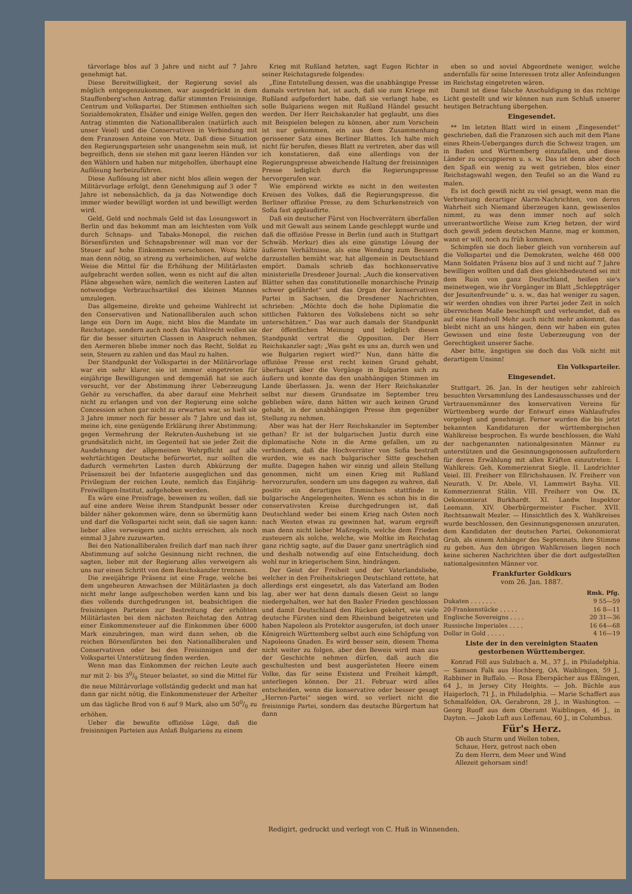tärvorlage blos auf 3 Jahre und nicht auf 7 Jahre genehmigt hat.
Diese Bereitwilligkeit, der Regierung soviel als möglich entgegenzukommen, war ausgedrückt in dem Stauffenberg'schen Antrag, dafür stimmten Freisinnige, Centrum und Volkspartei. Der Stimmen enthielten sich Sozialdemokraten, Elsäßer und einige Welfen, gegen den Antrag stimmten die Nationalliberalen (natürlich auch unser Veiel) und die Conservativen in Verbindung mit dem Franzosen Antoine von Metz. Daß diese Situation den Regierungsparteien sehr unangenehm sein muß, ist begreiflich, denn sie stehen mit ganz leeren Händen vor den Wählern und haben nur mitgeholfen, überhaupt eine Auflösung herbeizuführen.
Diese Auflösung ist aber nicht blos allein wegen der Militärvorlage erfolgt, denn Genehmigung auf 3 oder 7 Jahre ist nebensächlich, da ja das Notwendige doch immer wieder bewilligt worden ist und bewilligt werden wird.
Geld, Geld und nochmals Geld ist das Losungswort in Berlin und das bekommt man am leichtesten vom Volk durch Schnaps- und Tabaks-Monopol, die reichen Börsenfürsten und Schnapsbrenner will man vor der Steuer auf hohe Einkommen verschonen. Wozu hätte man denn nötig, so streng zu verheimlichen, auf welche Weise die Mittel für die Erhöhung der Militärlasten aufgebracht werden sollen, wenn es nicht auf die alten Pläne abgesehen wäre, nemlich die weiteren Lasten auf notwendige Verbrauchsartikel des kleinen Mannes umzulegen.
Das allgemeine, direkte und geheime Wahlrecht ist den Conservativen und Nationalliberalen auch schon lange ein Dorn im Auge, nicht blos die Mandate im Reichstage, sondern auch noch das Wahlrecht wollen sie für die besser situirten Classen in Anspruch nehmen, den Aermeren bliebe immer noch das Recht, Soldat zu sein, Steuern zu zahlen und das Maul zu halten.
Der Standpunkt der Volkspartei in der Militärvorlage war ein sehr klarer, sie ist immer eingetreten für einjährige Bewilligungen und demgemäß hat sie auch versucht, vor der Abstimmung ihrer Ueberzeugung Gehör zu verschaffen, da aber darauf eine Mehrheit nicht zu erlangen und von der Regierung eine solche Concession schon gar nicht zu erwarten war, so hielt sie 3 Jahre immer noch für besser als 7 Jahre und das ist, meine ich, eine genügende Erklärung ihrer Abstimmung; gegen Vermehrung der Rekruten-Aushebung ist sie grundsätzlich nicht, im Gegenteil hat sie jeder Zeit die Ausdehnung der allgemeinen Wehrpflicht auf alle wehrtüchtigen Deutsche befürwortet, nur sollten die dadurch vermehrten Lasten durch Abkürzung der Präsenszeit bei der Infanterie ausgeglichen und das Privilegium der reichen Leute, nemlich das Einjährig-Freiwilligen-Institut, aufgehoben werden.
Es wäre eine Preisfrage, beweisen zu wollen, daß sie auf eine andere Weise ihrem Standpunkt besser oder bälder näher gekommen wäre, denn so übermütig kann und darf die Volkspartei nicht sein, daß sie sagen kann: lieber alles verweigern und nichts erreichen, als noch einmal 3 Jahre zuzuwarten.
Bei den Nationalliberalen freilich darf man nach ihrer Abstimmung auf solche Gesinnung nicht rechnen, die sagten, lieber mit der Regierung alles verweigern als uns nur einen Schritt von dem Reichskanzler trennen.
Die zweijährige Präsenz ist eine Frage, welche bei dem ungeheuren Anwachsen der Militärlasten ja doch nicht mehr lange aufgeschoben werden kann und bis dies vollends durchgedrungen ist, beabsichtigen die freisinnigen Parteien zur Bestreitung der erhöhten Militärlasten bei dem nächsten Reichstag den Antrag einer Einkommensteuer auf die Einkommen über 6000 Mark einzubringen, man wird dann sehen, ob die reichen Börsenfürsten bei den Nationalliberalen und Conservativen oder bei den Freisinnigen und der Volkspartei Unterstützung finden werden.
Wenn man das Einkommen der reichen Leute auch nur mit 2- bis 30/0 Steuer belastet, so sind die Mittel für die neue Militärvorlage vollständig gedeckt und man hat dann gar nicht nötig, die Einkommensteuer der Arbeiter um das tägliche Brod von 6 auf 9 Mark, also um 500/0 zu erhöhen.
Ueber die bewußte offiziöse Lüge, daß die freisinnigen Parteien aus Anlaß Bulgariens zu einem
Krieg mit Rußland hetzten, sagt Eugen Richter in seiner Reichstagsrede folgendes:
„Eine Entstellung dessen, was die unabhängige Presse damals vertreten hat, ist auch, daß sie zum Kriege mit Rußland aufgefordert habe, daß sie verlangt habe, es solle Bulgariens wegen mit Rußland Händel gesucht werden. Der Herr Reichskanzler hat geglaubt, uns dies mit Beispielen belegen zu können, aber zum Vorschein ist nur gekommen, ein aus dem Zusammenhang gerissener Satz eines Berliner Blattes. Ich halte mich nicht für berufen, dieses Blatt zu vertreten, aber das will ich konstatieren, daß eine allerdings von der Regierungspresse abweichende Haltung der freisinnigen Presse lediglich durch die Regierungspresse hervorgerufen war.
Wie empörend wirkte es nicht in den weitesten Kreisen des Volkes, daß die Regierungspresse, die Berliner offiziöse Presse, zu dem Schurkenstreich von Sofia fast applaudirte.
Daß ein deutscher Fürst von Hochverrätern überfallen und mit Gewalt aus seinem Lande geschleppt wurde und daß die offiziöse Presse in Berlin (und auch in Stuttgart Schwäb. Merkur) dies als eine günstige Lösung der äußeren Verhältnisse, als eine Wendung zum Bessern darzustellen bemüht war, hat allgemein in Deutschland empört. Damals schrieb das hochkonservative ministerielle Dresdener Journal: „Auch die konservativen Blätter sehen das constitutionelle monarchische Prinzip schwer gefährdet“ und das Organ der konservativen Partei in Sachsen, die Dresdener Nachrichten, schrieben: „Möchte doch die hohe Diplomatie die sittlichen Faktoren des Volkslebens nicht so sehr unterschätzen.“ Das war auch damals der Standpunkt der öffentlichen Meinung und lediglich diesen Standpunkt vertrat die Opposition. Der Herr Reichskanzler sagt: „Was geht es uns an, durch wen und wie Bulgarien regiert wird?“ Nun, dann hätte die offiziöse Presse erst recht keinen Grund gehabt, überhaupt über die Vorgänge in Bulgarien sich zu äußern und konnte das den unabhängigen Stimmen im Lande überlassen. Ja, wenn der Herr Reichskanzler selbst nur diesem Grundsatze im September treu geblieben wäre, dann hätten wir auch keinen Grund gehabt, in der unabhängigen Presse ihm gegenüber Stellung zu nehmen.
Aber was hat der Herr Reichskanzler im September gethan? Er ist der bulgarischen Justiz durch eine diplomatische Note in die Arme gefallen, um zu verhindern, daß die Hochverräter von Sofia bestraft wurden, wie es nach bulgarischer Sitte geschehen mußte. Dagegen haben wir einzig und allein Stellung genommen, nicht um einen Krieg mit Rußland hervorzurufen, sondern um uns dagegen zu wahren, daß positiv ein derartiges Einmischen stattfinde in bulgarische Angelegenheiten. Wenn es schon bis in die conservativsten Kreise durchgedrungen ist, daß Deutschland weder bei einem Krieg nach Osten noch nach Westen etwas zu gewinnen hat, warum ergreift man denn nicht lieber Maßregeln, welche dem Frieden zusteuern als solche, welche, wie Moltke im Reichstag ganz richtig sagte, auf die Dauer ganz unerträglich sind und deshalb notwendig auf eine Entscheidung, doch wohl nur in kriegerischem Sinn, hindrängen.
Der Geist der Freiheit und der Vaterlandsliebe, welcher in den Freiheitskriegen Deutschland rettete, hat allerdings erst eingesetzt, als das Vaterland am Boden lag, aber wer hat denn damals diesen Geist so lange niedergehalten, wer hat den Basler Frieden geschlossen und damit Deutschland den Rücken gekehrt, wie viele deutsche Fürsten sind dem Rheinbund beigetreten und haben Napoleon als Protektor ausgerufen, ist doch unser Königreich Württemberg selbst auch eine Schöpfung von Napoleons Gnaden. Es wird besser sein, diesem Thema nicht weiter zu folgen, aber den Beweis wird man aus der Geschichte nehmen dürfen, daß auch die geschultesten und best ausgerüsteten Heere einem Volke, das für seine Existenz und Freiheit kämpft, unterliegen können. Der 21. Februar wird alles entscheiden, wenn die konservative oder besser gesagt „Herren-Partei“ siegen wird, so verliert nicht die freisinnige Partei, sondern das deutsche Bürgertum hat dann
eben so und soviel Abgeordnete weniger, welche andernfalls für seine Interessen trotz aller Anfeindungen im Reichstag eingetreten wären.
Damit ist diese falsche Anschuldigung in das richtige Licht gestellt und wir können nun zum Schluß unserer heutigen Betrachtung übergehen.
Eingesendet.
** Im letzten Blatt wird in einem „Eingesendet“ geschrieben, daß die Franzosen sich auch mit dem Plane eines Rhein-Ueberganges durch die Schweiz tragen, um in Baden und Württemberg einzufallen, und diese Länder zu occuppieren u. s. w. Das ist denn aber doch den Spaß ein wenig zu weit getrieben, blos einer Reichstagswahl wegen, den Teufel so an die Wand zu malen.
Es ist doch gewiß nicht zu viel gesagt, wenn man die Verbreitung derartiger Alarm-Nachrichten, von deren Wahrheit sich Niemand überzeugen kann, gewissenlos nimmt, zu was denn immer noch auf solch unverantwortliche Weise zum Krieg hetzen, der wird doch gewiß jedem deutschen Manne, mag er kommen, wann er will, noch zu früh kommen.
Schimpfen sie doch lieber gleich von vornherein auf die Volkspartei und die Demokraten, welche 468 000 Mann Soldaten Präsenz blos auf 3 und nicht auf 7 Jahre bewilligen wollten und daß dies gleichbedeutend sei mit dem Ruin von ganz Deutschland, heißen sie's meinetwegen, wie ihr Vorgänger im Blatt „Schleppträger der Jesuitenfreunde“ u. s. w., das hat weniger zu sagen, wir werden ohndies von ihrer Partei jeder Zeit in solch überreichem Maße beschimpft und verleumdet, daß es auf eine Handvoll Mehr auch nicht mehr ankommt, das bleibt nicht an uns hängen, denn wir haben ein gutes Gewissen und eine feste Ueberzeugung von der Gerechtigkeit unserer Sache.
Aber bitte, ängstigen sie doch das Volk nicht mit derartigem Unsinn!
Ein Volksparteiler.
Eingesendet.
Stuttgart, 26. Jan. In der heutigen sehr zahlreich besuchten Versammlung des Landesausschusses und der Vertrauensmänner des konservativen Vereins für Württemberg wurde der Entwurf eines Wahlaufrufes vorgelegt und genehmigt. Ferner wurden die bis jetzt bekannten Kandidaturen der württembergischen Wahlkreise besprochen. Es wurde beschlossen, die Wahl der nachgenannten nationalgesinnten Männer zu unterstützen und die Gesinnungsgenossen aufzufordern für deren Erwählung mit allen Kräften einzutreten: I. Wahlkreis: Geh. Kommerzienrat Siegle. II. Landrichter Veiel. III. Freiherr von Ellrichshausen. IV. Freiherr von Neurath. V. Dr. Abele. VI. Lammwirt Bayha. VII. Kommerzienrat Stälin. VIII. Freiherr von Ow. IX. Oekonomierat Burkhardt. XI. Landw. Inspektor Leemann. XIV. Oberbürgermeister Fischer. XVII. Rechtsanwalt Mezler. — Hinsichtlich des X. Wahlkreises wurde beschlossen, den Gesinnungsgenossen anzuraten, dem Kandidaten der deutschen Partei, Oekonomierat Grub, als einem Anhänger des Septennats, ihre Stimme zu geben. Aus den übrigen Wahlkreisen liegen noch keine sicheren Nachrichten über die dort aufgestellten nationalgesinnten Männer vor.
Frankfurter Goldkurs
vom 26. Jan. 1887.
| | Rmk. Pfg. |
| --- | --- |
| Dukaten . . . . . . . | 9 55—59 |
| 20-Frankenstücke . . . . . | 16 8—11 |
| Englische Sovereigns . . . . | 20 31—36 |
| Russische Imperiales . . . . | 16 64—68 |
| Dollar in Gold . . . . . | 4 16—19 |
Liste der in den vereinigten Staaten gestorbenen Württemberger.
Konrad Föll aus Sulzbach a. M., 37 J., in Philadelphia. — Samson Falk aus Hochberg, OA. Waiblingen, 59 J., Rabbiner in Buffalo. — Rosa Eberspächer aus Eßlingen, 64 J., in Jersey City Heights. — Joh. Büchle aus Haigerloch, 71 J., in Philadelphia. — Marie Schaffert aus Schmalfelden, OA. Gerabronn, 28 J., in Washington. — Georg Ruoff aus dem Oberamt Waiblingen, 46 J., in Dayton. — Jakob Luft aus Loffenau, 60 J., in Columbus.
Für's Herz.
Ob auch Sturm und Wellen toben,
Schaue, Herz, getrost nach oben
Zu dem Herrn, dem Meer und Wind
Allezeit gehorsam sind!
Redigirt, gedruckt und verlegt von C. Huß in Winnenden.